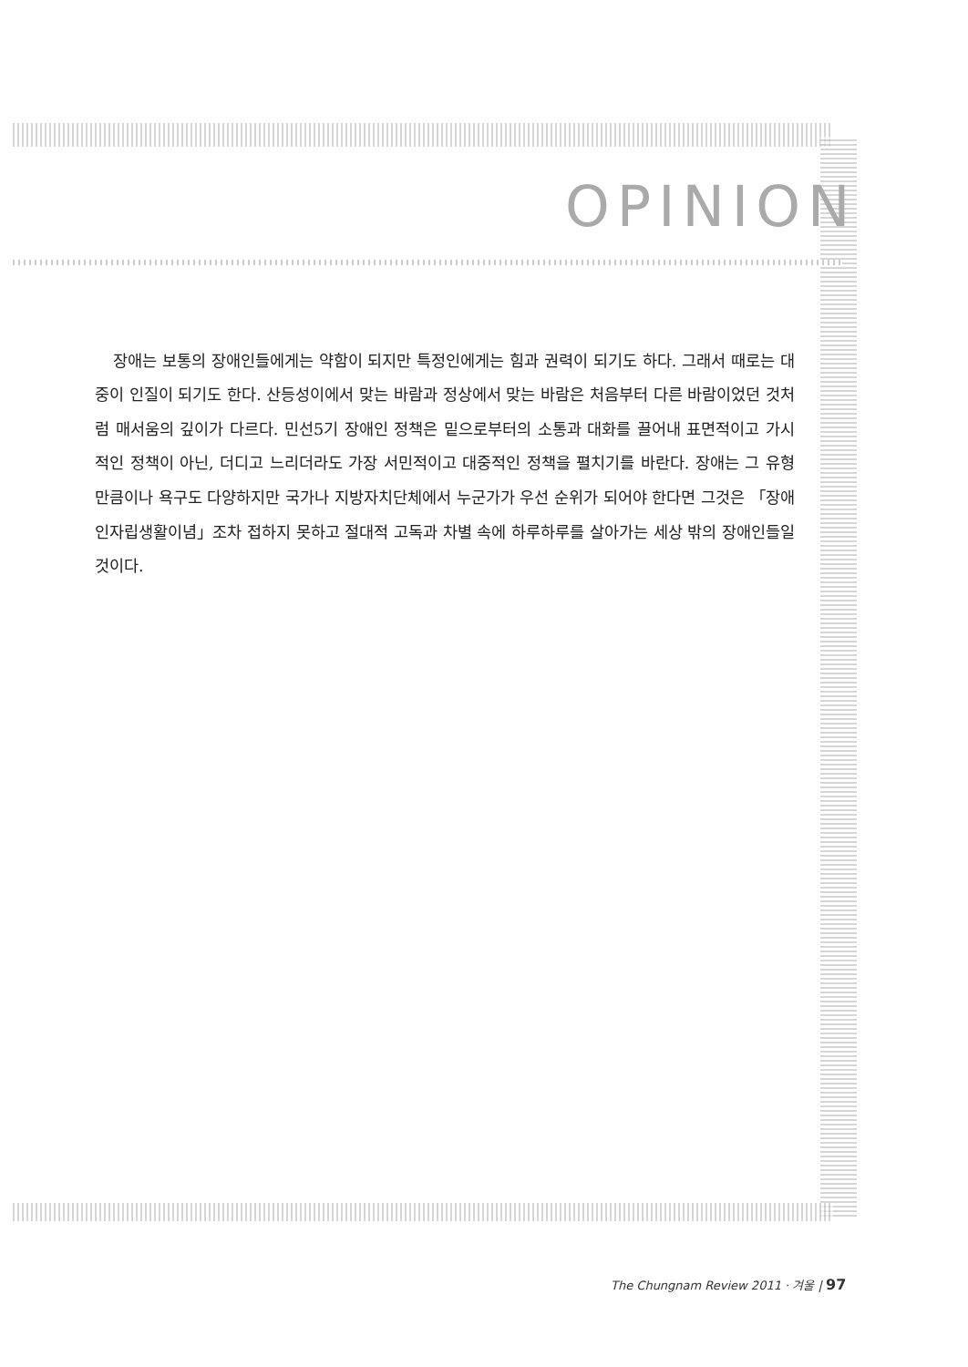OPINION
장애는 보통의 장애인들에게는 약함이 되지만 특정인에게는 힘과 권력이 되기도 하다. 그래서 때로는 대중이 인질이 되기도 한다. 산등성이에서 맞는 바람과 정상에서 맞는 바람은 처음부터 다른 바람이었던 것처럼 매서움의 깊이가 다르다. 민선5기 장애인 정책은 밑으로부터의 소통과 대화를 끌어내 표면적이고 가시적인 정책이 아닌, 더디고 느리더라도 가장 서민적이고 대중적인 정책을 펼치기를 바란다. 장애는 그 유형만큼이나 욕구도 다양하지만 국가나 지방자치단체에서 누군가가 우선 순위가 되어야 한다면 그것은 「장애인자립생활이념」조차 접하지 못하고 절대적 고독과 차별 속에 하루하루를 살아가는 세상 밖의 장애인들일 것이다.
The Chungnam Review 2011 · 겨울 | 97